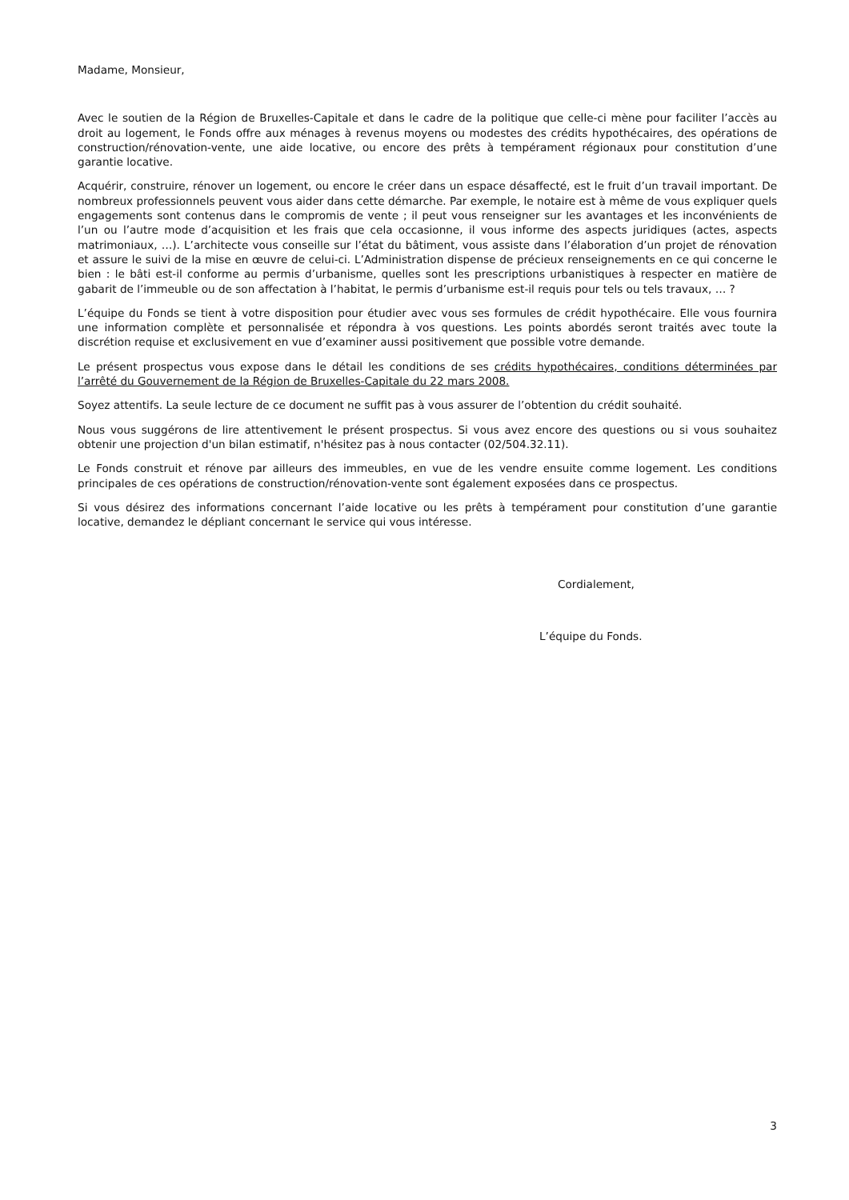Madame, Monsieur,
Avec le soutien de la Région de Bruxelles-Capitale et dans le cadre de la politique que celle-ci mène pour faciliter l’accès au droit au logement, le Fonds offre aux ménages à revenus moyens ou modestes des crédits hypothécaires, des opérations de construction/rénovation-vente, une aide locative, ou encore des prêts à tempérament régionaux pour constitution d’une garantie locative.
Acquérir, construire, rénover un logement, ou encore le créer dans un espace désaffecté, est le fruit d’un travail important. De nombreux professionnels peuvent vous aider dans cette démarche. Par exemple, le notaire est à même de vous expliquer quels engagements sont contenus dans le compromis de vente ; il peut vous renseigner sur les avantages et les inconvénients de l’un ou l’autre mode d’acquisition et les frais que cela occasionne, il vous informe des aspects juridiques (actes, aspects matrimoniaux, …). L’architecte vous conseille sur l’état du bâtiment, vous assiste dans l’élaboration d’un projet de rénovation et assure le suivi de la mise en œuvre de celui-ci. L’Administration dispense de précieux renseignements en ce qui concerne le bien : le bâti est-il conforme au permis d’urbanisme, quelles sont les prescriptions urbanistiques à respecter en matière de gabarit de l’immeuble ou de son affectation à l’habitat, le permis d’urbanisme est-il requis pour tels ou tels travaux, … ?
L’équipe du Fonds se tient à votre disposition pour étudier avec vous ses formules de crédit hypothécaire. Elle vous fournira une information complète et personnalisée et répondra à vos questions. Les points abordés seront traités avec toute la discrétion requise et exclusivement en vue d’examiner aussi positivement que possible votre demande.
Le présent prospectus vous expose dans le détail les conditions de ses crédits hypothécaires, conditions déterminées par l’arrêté du Gouvernement de la Région de Bruxelles-Capitale du 22 mars 2008.
Soyez attentifs. La seule lecture de ce document ne suffit pas à vous assurer de l’obtention du crédit souhaité.
Nous vous suggérons de lire attentivement le présent prospectus. Si vous avez encore des questions ou si vous souhaitez obtenir une projection d'un bilan estimatif, n'hésitez pas à nous contacter (02/504.32.11).
Le Fonds construit et rénove par ailleurs des immeubles, en vue de les vendre ensuite comme logement. Les conditions principales de ces opérations de construction/rénovation-vente sont également exposées dans ce prospectus.
Si vous désirez des informations concernant l’aide locative ou les prêts à tempérament pour constitution d’une garantie locative, demandez le dépliant concernant le service qui vous intéresse.
Cordialement,
L’équipe du Fonds.
3